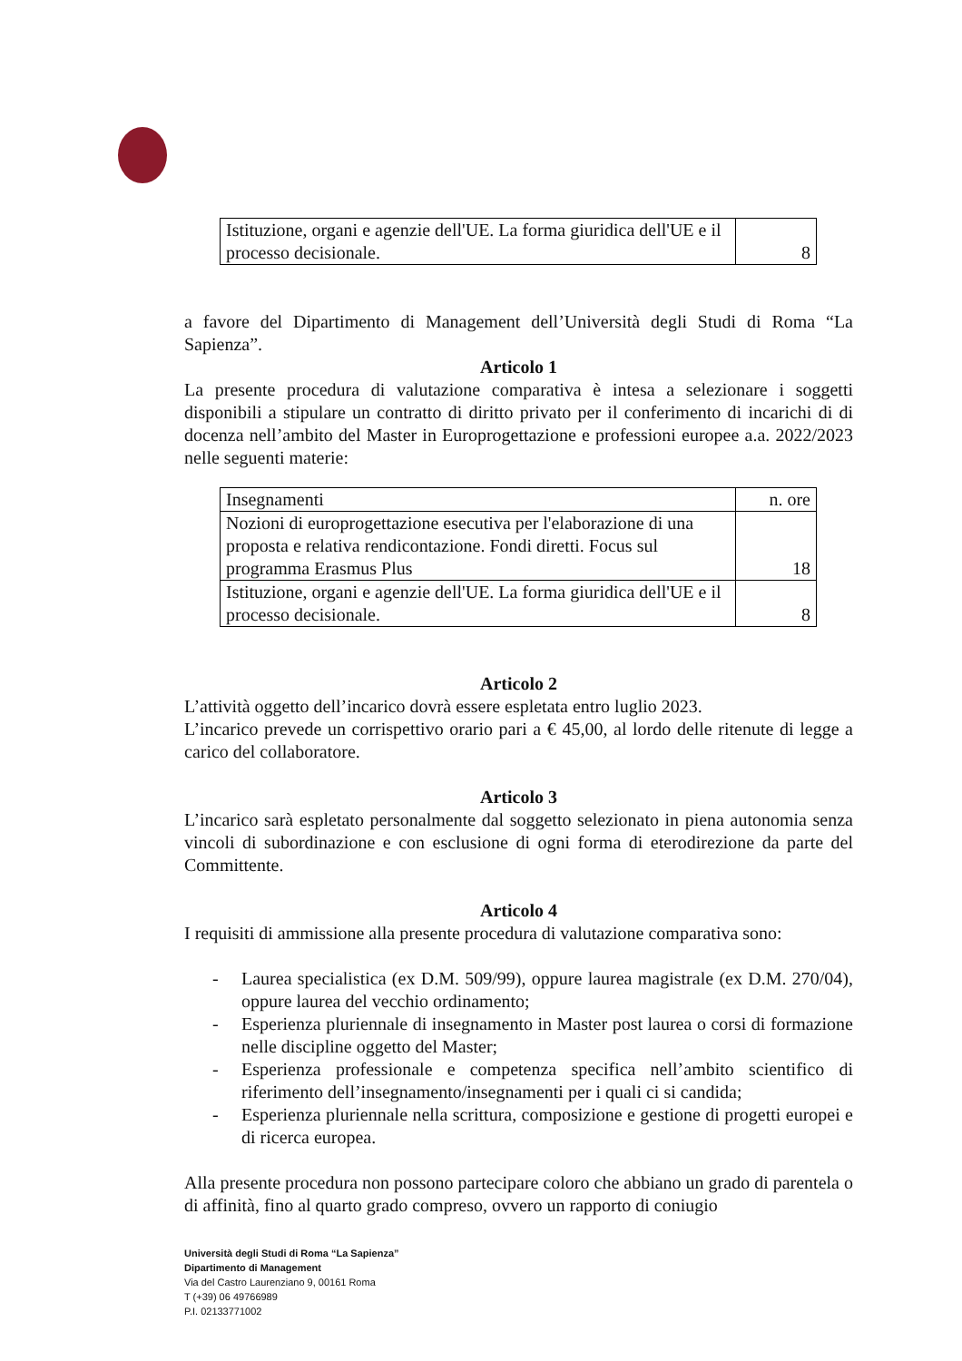| Istituzione, organi e agenzie dell'UE. La forma giuridica dell'UE e il processo decisionale. | 8 |
a favore del Dipartimento di Management dell’Università degli Studi di Roma “La Sapienza”.
Articolo 1
La presente procedura di valutazione comparativa è intesa a selezionare i soggetti disponibili a stipulare un contratto di diritto privato per il conferimento di incarichi di di docenza nell’ambito del Master in Europrogettazione e professioni europee a.a. 2022/2023 nelle seguenti materie:
| Insegnamenti | n. ore |
| Nozioni di europrogettazione esecutiva per l'elaborazione di una proposta e relativa rendicontazione. Fondi diretti. Focus sul programma Erasmus Plus | 18 |
| Istituzione, organi e agenzie dell'UE. La forma giuridica dell'UE e il processo decisionale. | 8 |
Articolo 2
L’attività oggetto dell’incarico dovrà essere espletata entro luglio 2023.
L’incarico prevede un corrispettivo orario pari a € 45,00, al lordo delle ritenute di legge a carico del collaboratore.
Articolo 3
L’incarico sarà espletato personalmente dal soggetto selezionato in piena autonomia senza vincoli di subordinazione e con esclusione di ogni forma di eterodirezione da parte del Committente.
Articolo 4
I requisiti di ammissione alla presente procedura di valutazione comparativa sono:
- Laurea specialistica (ex D.M. 509/99), oppure laurea magistrale (ex D.M. 270/04), oppure laurea del vecchio ordinamento;
- Esperienza pluriennale di insegnamento in Master post laurea o corsi di formazione nelle discipline oggetto del Master;
- Esperienza professionale e competenza specifica nell’ambito scientifico di riferimento dell’insegnamento/insegnamenti per i quali ci si candida;
- Esperienza pluriennale nella scrittura, composizione e gestione di progetti europei e di ricerca europea.
Alla presente procedura non possono partecipare coloro che abbiano un grado di parentela o di affinità, fino al quarto grado compreso, ovvero un rapporto di coniugio
Università degli Studi di Roma “La Sapienza”
Dipartimento di Management
Via del Castro Laurenziano 9, 00161 Roma
T (+39) 06 49766989
P.I. 02133771002